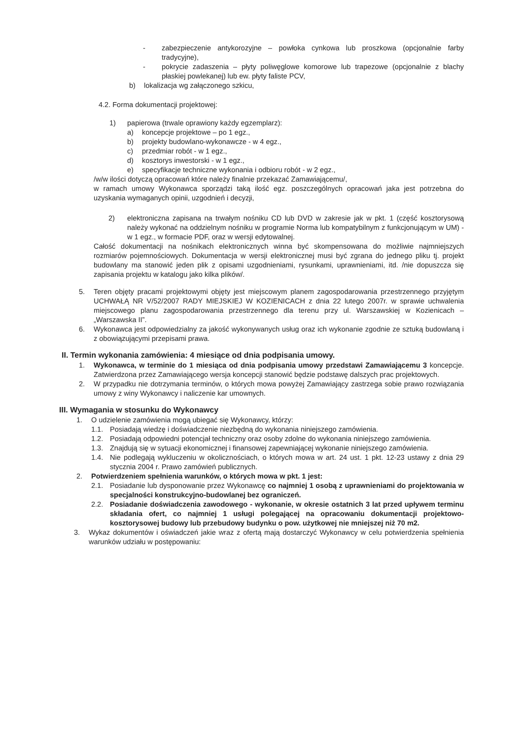- zabezpieczenie antykorozyjne – powłoka cynkowa lub proszkowa (opcjonalnie farby tradycyjne),
- pokrycie zadaszenia – płyty poliwęglowe komorowe lub trapezowe (opcjonalnie z blachy płaskiej powlekanej) lub ew. płyty faliste PCV,
b) lokalizacja wg załączonego szkicu,
4.2. Forma dokumentacji projektowej:
1) papierowa (trwale oprawiony każdy egzemplarz):
a) koncepcje projektowe – po 1 egz.,
b) projekty budowlano-wykonawcze - w 4 egz.,
c) przedmiar robót - w 1 egz.,
d) kosztorys inwestorski - w 1 egz.,
e) specyfikacje techniczne wykonania i odbioru robót - w 2 egz.,
/w/w ilości dotyczą opracowań które należy finalnie przekazać Zamawiającemu/,
w ramach umowy Wykonawca sporządzi taką ilość egz. poszczególnych opracowań jaka jest potrzebna do uzyskania wymaganych opinii, uzgodnień i decyzji,
2) elektroniczna zapisana na trwałym nośniku CD lub DVD w zakresie jak w pkt. 1 (część kosztorysową należy wykonać na oddzielnym nośniku w programie Norma lub kompatybilnym z funkcjonującym w UM) - w 1 egz., w formacie PDF, oraz w wersji edytowalnej.
Całość dokumentacji na nośnikach elektronicznych winna być skompensowana do możliwie najmniejszych rozmiarów pojemnościowych. Dokumentacja w wersji elektronicznej musi być zgrana do jednego pliku tj. projekt budowlany ma stanowić jeden plik z opisami uzgodnieniami, rysunkami, uprawnieniami, itd. /nie dopuszcza się zapisania projektu w katalogu jako kilka plików/.
5. Teren objęty pracami projektowymi objęty jest miejscowym planem zagospodarowania przestrzennego przyjętym UCHWAŁĄ NR V/52/2007 RADY MIEJSKIEJ W KOZIENICACH z dnia 22 lutego 2007r. w sprawie uchwalenia miejscowego planu zagospodarowania przestrzennego dla terenu przy ul. Warszawskiej w Kozienicach – „Warszawska II”.
6. Wykonawca jest odpowiedzialny za jakość wykonywanych usług oraz ich wykonanie zgodnie ze sztuką budowlaną i z obowiązującymi przepisami prawa.
II. Termin wykonania zamówienia: 4 miesiące od dnia podpisania umowy.
1. Wykonawca, w terminie do 1 miesiąca od dnia podpisania umowy przedstawi Zamawiającemu 3 koncepcje. Zatwierdzona przez Zamawiającego wersja koncepcji stanowić będzie podstawę dalszych prac projektowych.
2. W przypadku nie dotrzymania terminów, o których mowa powyżej Zamawiający zastrzega sobie prawo rozwiązania umowy z winy Wykonawcy i naliczenie kar umownych.
III. Wymagania w stosunku do Wykonawcy
1. O udzielenie zamówienia mogą ubiegać się Wykonawcy, którzy:
1.1. Posiadają wiedzę i doświadczenie niezbędną do wykonania niniejszego zamówienia.
1.2. Posiadają odpowiedni potencjał techniczny oraz osoby zdolne do wykonania niniejszego zamówienia.
1.3. Znajdują się w sytuacji ekonomicznej i finansowej zapewniającej wykonanie niniejszego zamówienia.
1.4. Nie podlegają wykluczeniu w okolicznościach, o których mowa w art. 24 ust. 1 pkt. 12-23 ustawy z dnia 29 stycznia 2004 r. Prawo zamówień publicznych.
2. Potwierdzeniem spełnienia warunków, o których mowa w pkt. 1 jest:
2.1. Posiadanie lub dysponowanie przez Wykonawcę co najmniej 1 osobą z uprawnieniami do projektowania w specjalności konstrukcyjno-budowlanej bez ograniczeń.
2.2. Posiadanie doświadczenia zawodowego - wykonanie, w okresie ostatnich 3 lat przed upływem terminu składania ofert, co najmniej 1 usługi polegającej na opracowaniu dokumentacji projektowo-kosztorysowej budowy lub przebudowy budynku o pow. użytkowej nie mniejszej niż 70 m2.
3. Wykaz dokumentów i oświadczeń jakie wraz z ofertą mają dostarczyć Wykonawcy w celu potwierdzenia spełnienia warunków udziału w postępowaniu: